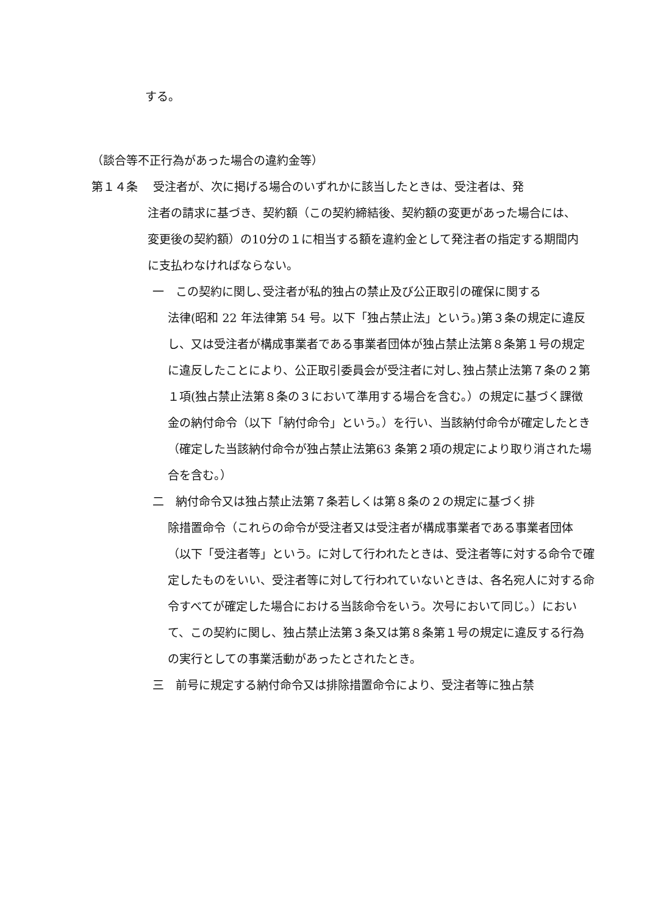する。
（談合等不正行為があった場合の違約金等）
第１４条　 受注者が、次に掲げる場合のいずれかに該当したときは、受注者は、発
注者の請求に基づき、契約額（この契約締結後、契約額の変更があった場合には、変更後の契約額）の10分の１に相当する額を違約金として発注者の指定する期間内に支払わなければならない。
一　この契約に関し､受注者が私的独占の禁止及び公正取引の確保に関する
法律(昭和 22 年法律第 54 号。以下「独占禁止法」という。)第３条の規定に違反し、又は受注者が構成事業者である事業者団体が独占禁止法第８条第１号の規定に違反したことにより、公正取引委員会が受注者に対し､独占禁止法第７条の２第１項(独占禁止法第８条の３において準用する場合を含む。）の規定に基づく課徴金の納付命令（以下「納付命令」という。）を行い、当該納付命令が確定したとき（確定した当該納付命令が独占禁止法第63 条第２項の規定により取り消された場合を含む。）
二　納付命令又は独占禁止法第７条若しくは第８条の２の規定に基づく排
除措置命令（これらの命令が受注者又は受注者が構成事業者である事業者団体（以下「受注者等」という。に対して行われたときは、受注者等に対する命令で確定したものをいい、受注者等に対して行われていないときは、各名宛人に対する命令すべてが確定した場合における当該命令をいう。次号において同じ。）において、この契約に関し、独占禁止法第３条又は第８条第１号の規定に違反する行為の実行としての事業活動があったとされたとき。
三　前号に規定する納付命令又は排除措置命令により、受注者等に独占禁